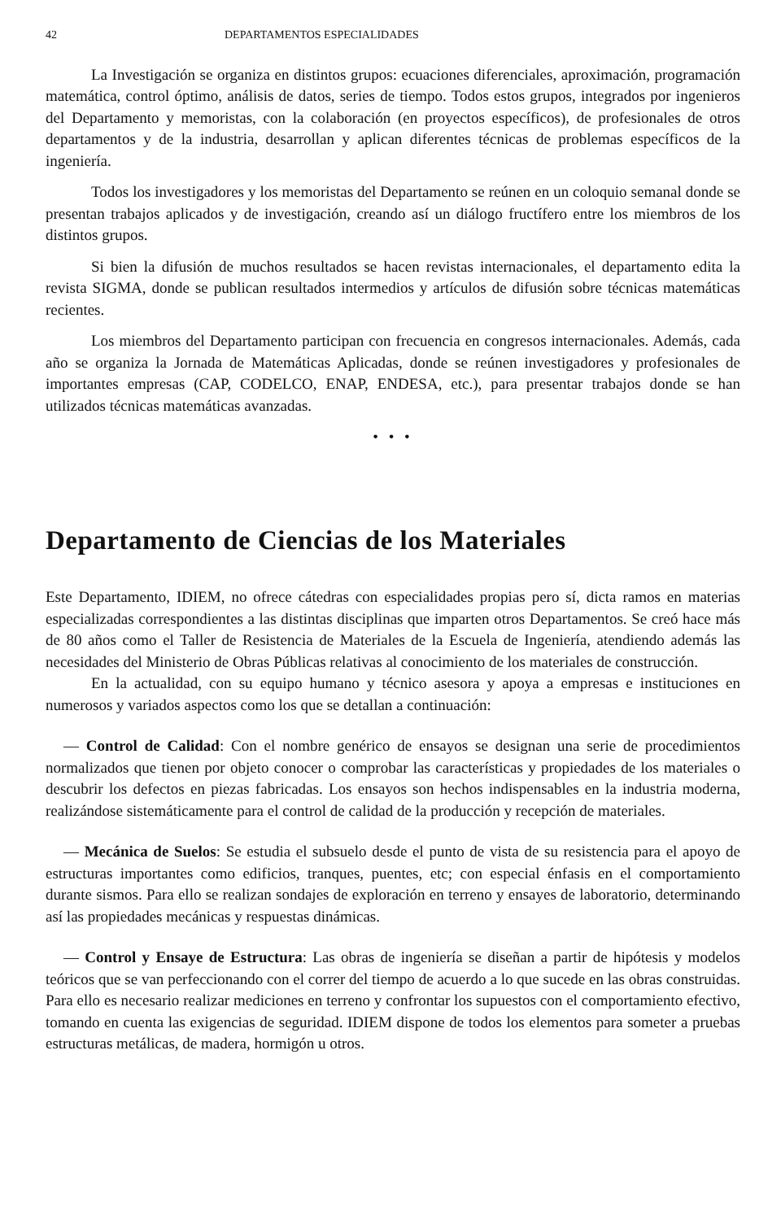42 DEPARTAMENTOS ESPECIALIDADES
La Investigación se organiza en distintos grupos: ecuaciones diferenciales, aproximación, programación matemática, control óptimo, análisis de datos, series de tiempo. Todos estos grupos, integrados por ingenieros del Departamento y memoristas, con la colaboración (en proyectos específicos), de profesionales de otros departamentos y de la industria, desarrollan y aplican diferentes técnicas de problemas específicos de la ingeniería.
Todos los investigadores y los memoristas del Departamento se reúnen en un coloquio semanal donde se presentan trabajos aplicados y de investigación, creando así un diálogo fructífero entre los miembros de los distintos grupos.
Si bien la difusión de muchos resultados se hacen revistas internacionales, el departamento edita la revista SIGMA, donde se publican resultados intermedios y artículos de difusión sobre técnicas matemáticas recientes.
Los miembros del Departamento participan con frecuencia en congresos internacionales. Además, cada año se organiza la Jornada de Matemáticas Aplicadas, donde se reúnen investigadores y profesionales de importantes empresas (CAP, CODELCO, ENAP, ENDESA, etc.), para presentar trabajos donde se han utilizados técnicas matemáticas avanzadas.
• • •
Departamento de Ciencias de los Materiales
Este Departamento, IDIEM, no ofrece cátedras con especialidades propias pero sí, dicta ramos en materias especializadas correspondientes a las distintas disciplinas que imparten otros Departamentos. Se creó hace más de 80 años como el Taller de Resistencia de Materiales de la Escuela de Ingeniería, atendiendo además las necesidades del Ministerio de Obras Públicas relativas al conocimiento de los materiales de construcción.
En la actualidad, con su equipo humano y técnico asesora y apoya a empresas e instituciones en numerosos y variados aspectos como los que se detallan a continuación:
— Control de Calidad: Con el nombre genérico de ensayos se designan una serie de procedimientos normalizados que tienen por objeto conocer o comprobar las características y propiedades de los materiales o descubrir los defectos en piezas fabricadas. Los ensayos son hechos indispensables en la industria moderna, realizándose sistemáticamente para el control de calidad de la producción y recepción de materiales.
— Mecánica de Suelos: Se estudia el subsuelo desde el punto de vista de su resistencia para el apoyo de estructuras importantes como edificios, tranques, puentes, etc; con especial énfasis en el comportamiento durante sismos. Para ello se realizan sondajes de exploración en terreno y ensayes de laboratorio, determinando así las propiedades mecánicas y respuestas dinámicas.
— Control y Ensaye de Estructura: Las obras de ingeniería se diseñan a partir de hipótesis y modelos teóricos que se van perfeccionando con el correr del tiempo de acuerdo a lo que sucede en las obras construidas. Para ello es necesario realizar mediciones en terreno y confrontar los supuestos con el comportamiento efectivo, tomando en cuenta las exigencias de seguridad. IDIEM dispone de todos los elementos para someter a pruebas estructuras metálicas, de madera, hormigón u otros.